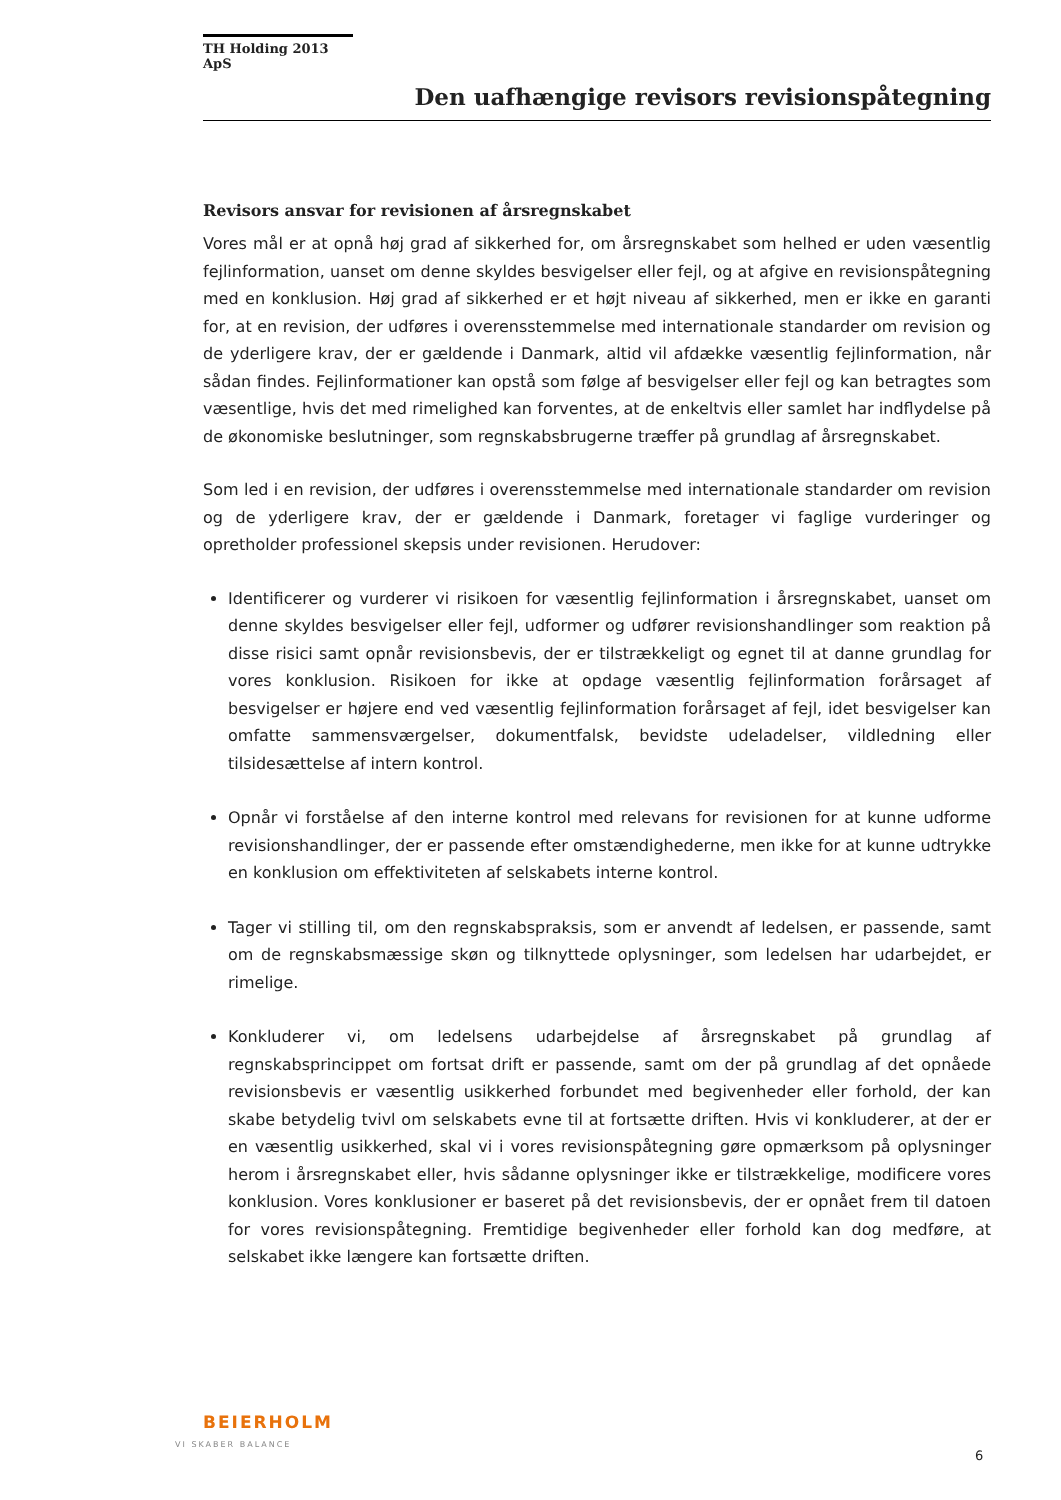TH Holding 2013 ApS
Den uafhængige revisors revisionspåtegning
Revisors ansvar for revisionen af årsregnskabet
Vores mål er at opnå høj grad af sikkerhed for, om årsregnskabet som helhed er uden væsentlig fejlinformation, uanset om denne skyldes besvigelser eller fejl, og at afgive en revisionspåtegning med en konklusion. Høj grad af sikkerhed er et højt niveau af sikkerhed, men er ikke en garanti for, at en revision, der udføres i overensstemmelse med internationale standarder om revision og de yderligere krav, der er gældende i Danmark, altid vil afdække væsentlig fejlinformation, når sådan findes. Fejlinformationer kan opstå som følge af besvigelser eller fejl og kan betragtes som væsentlige, hvis det med rimelighed kan forventes, at de enkeltvis eller samlet har indflydelse på de økonomiske beslutninger, som regnskabsbrugerne træffer på grundlag af årsregnskabet.
Som led i en revision, der udføres i overensstemmelse med internationale standarder om revision og de yderligere krav, der er gældende i Danmark, foretager vi faglige vurderinger og opretholder professionel skepsis under revisionen. Herudover:
Identificerer og vurderer vi risikoen for væsentlig fejlinformation i årsregnskabet, uanset om denne skyldes besvigelser eller fejl, udformer og udfører revisionshandlinger som reaktion på disse risici samt opnår revisionsbevis, der er tilstrækkeligt og egnet til at danne grundlag for vores konklusion. Risikoen for ikke at opdage væsentlig fejlinformation forårsaget af besvigelser er højere end ved væsentlig fejlinformation forårsaget af fejl, idet besvigelser kan omfatte sammensværgelser, dokumentfalsk, bevidste udeladelser, vildledning eller tilsidesættelse af intern kontrol.
Opnår vi forståelse af den interne kontrol med relevans for revisionen for at kunne udforme revisionshandlinger, der er passende efter omstændighederne, men ikke for at kunne udtrykke en konklusion om effektiviteten af selskabets interne kontrol.
Tager vi stilling til, om den regnskabspraksis, som er anvendt af ledelsen, er passende, samt om de regnskabsmæssige skøn og tilknyttede oplysninger, som ledelsen har udarbejdet, er rimelige.
Konkluderer vi, om ledelsens udarbejdelse af årsregnskabet på grundlag af regnskabsprincippet om fortsat drift er passende, samt om der på grundlag af det opnåede revisionsbevis er væsentlig usikkerhed forbundet med begivenheder eller forhold, der kan skabe betydelig tvivl om selskabets evne til at fortsætte driften. Hvis vi konkluderer, at der er en væsentlig usikkerhed, skal vi i vores revisionspåtegning gøre opmærksom på oplysninger herom i årsregnskabet eller, hvis sådanne oplysninger ikke er tilstrækkelige, modificere vores konklusion. Vores konklusioner er baseret på det revisionsbevis, der er opnået frem til datoen for vores revisionspåtegning. Fremtidige begivenheder eller forhold kan dog medføre, at selskabet ikke længere kan fortsætte driften.
BEIERHOLM
VI SKABER BALANCE
6